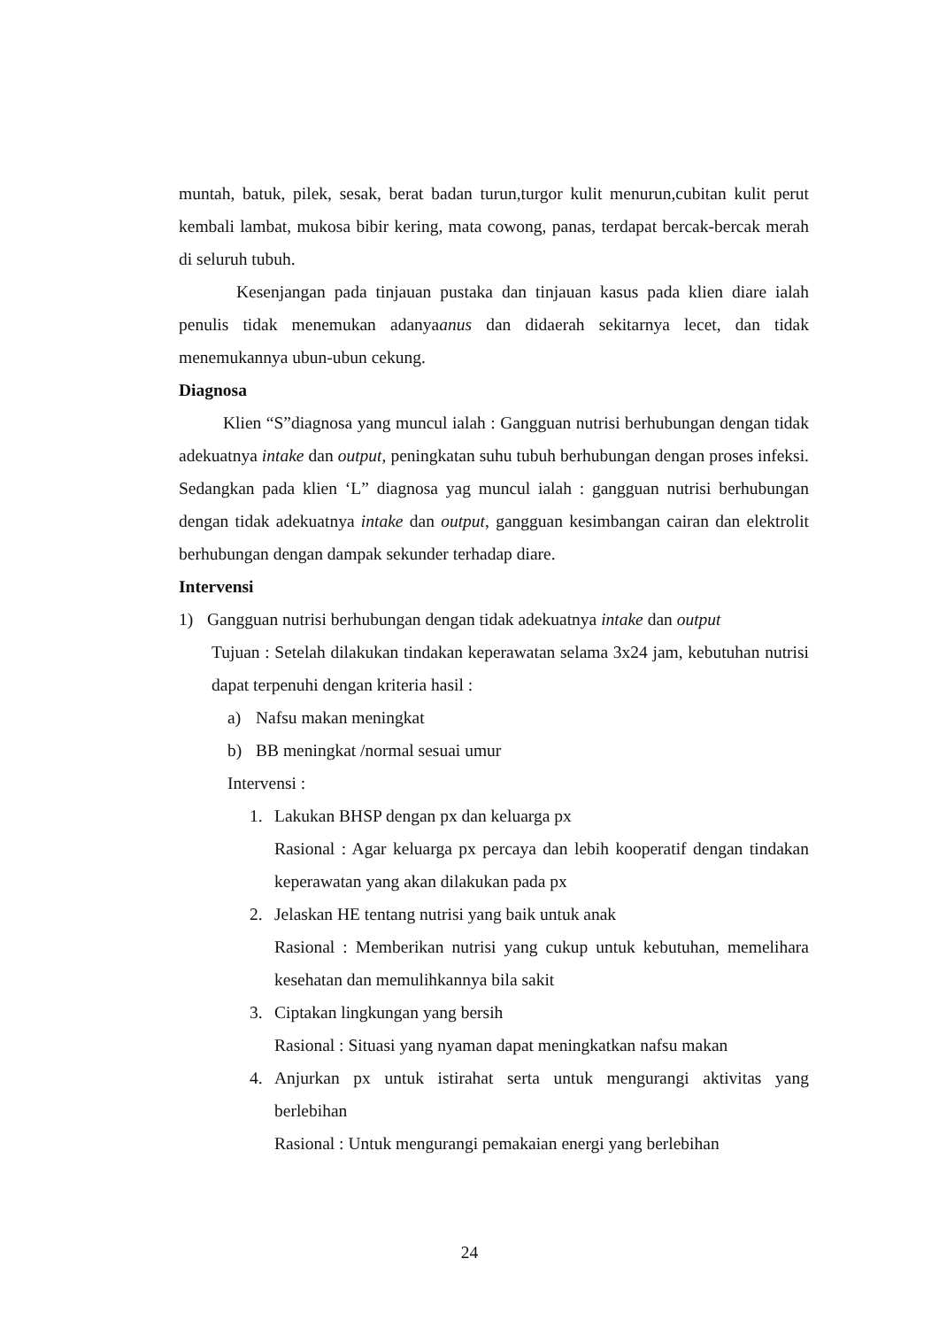muntah, batuk, pilek, sesak, berat badan turun,turgor kulit menurun,cubitan kulit perut kembali lambat, mukosa bibir kering, mata cowong, panas, terdapat bercak-bercak merah di seluruh tubuh.
Kesenjangan pada tinjauan pustaka dan tinjauan kasus pada klien diare ialah penulis tidak menemukan adanyaanus dan didaerah sekitarnya lecet, dan tidak menemukannya ubun-ubun cekung.
Diagnosa
Klien “S”diagnosa yang muncul ialah : Gangguan nutrisi berhubungan dengan tidak adekuatnya intake dan output, peningkatan suhu tubuh berhubungan dengan proses infeksi. Sedangkan pada klien ‘L” diagnosa yag muncul ialah : gangguan nutrisi berhubungan dengan tidak adekuatnya intake dan output, gangguan kesimbangan cairan dan elektrolit berhubungan dengan dampak sekunder terhadap diare.
Intervensi
1) Gangguan nutrisi berhubungan dengan tidak adekuatnya intake dan output
Tujuan : Setelah dilakukan tindakan keperawatan selama 3x24 jam, kebutuhan nutrisi dapat terpenuhi dengan kriteria hasil :
a) Nafsu makan meningkat
b) BB meningkat /normal sesuai umur
Intervensi :
1. Lakukan BHSP dengan px dan keluarga px
Rasional : Agar keluarga px percaya dan lebih kooperatif dengan tindakan keperawatan yang akan dilakukan pada px
2. Jelaskan HE tentang nutrisi yang baik untuk anak
Rasional : Memberikan nutrisi yang cukup untuk kebutuhan, memelihara kesehatan dan memulihkannya bila sakit
3. Ciptakan lingkungan yang bersih
Rasional : Situasi yang nyaman dapat meningkatkan nafsu makan
4. Anjurkan px untuk istirahat serta untuk mengurangi aktivitas yang berlebihan
Rasional : Untuk mengurangi pemakaian energi yang berlebihan
24